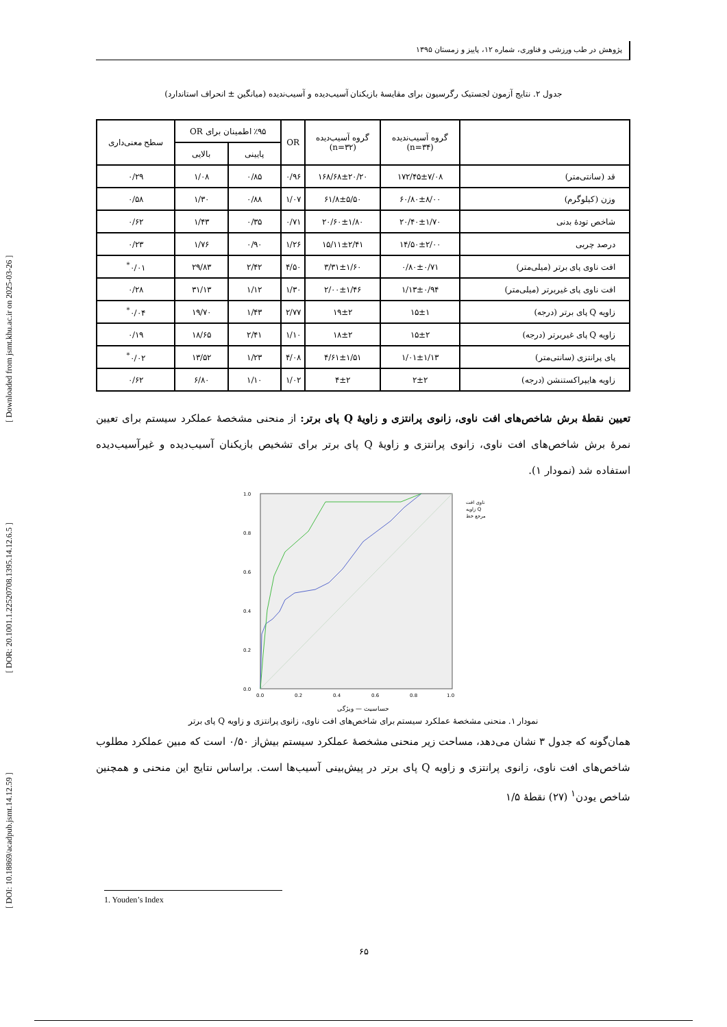[ DOI: 10.18869/acadpub.jsmt.14.12.59 ] [ DOR: 20.1001.1.22520708.1395.14.12.6.5 ] [ Downloaded from jsmt.khu.ac.ir on 2025-03-26 ]
پژوهش در طب ورزشی و فناوری، شماره ۱۲، پاییز و زمستان ۱۳۹۵
جدول ۲. نتایج آزمون لجستیک رگرسیون برای مقایسهٔ بازیکنان آسیب‌دیده و آسیب‌ندیده (میانگین ± انحراف استاندارد)
| | گروه آسیب‌ندیده (n=۳۴) | گروه آسیب‌دیده (n=۳۲) | OR | ٪۹۵ اطمینان برای OR | | سطح معنی‌داری |
| --- | --- | --- | --- | --- | --- | --- |
| | | | | پایینی | بالایی | |
| قد (سانتی‌متر) | ۱۷۲/۴۵±۷/۰۸ | ۱۶۸/۶۸±۲۰/۲۰ | ۰/۹۶ | ۰/۸۵ | ۱/۰۸ | ۰/۲۹ |
| وزن (کیلوگرم) | ۶۰/۸۰±۸/۰۰ | ۶۱/۸±۵/۵۰ | ۱/۰۷ | ۰/۸۸ | ۱/۳۰ | ۰/۵۸ |
| شاخص تودهٔ بدنی | ۲۰/۴۰±۱/۷۰ | ۲۰/۶۰±۱/۸۰ | ۰/۷۱ | ۰/۳۵ | ۱/۴۳ | ۰/۶۲ |
| درصد چربی | ۱۴/۵۰±۲/۰۰ | ۱۵/۱۱±۲/۴۱ | ۱/۲۶ | ۰/۹۰ | ۱/۷۶ | ۰/۲۳ |
| افت ناوی پای برتر (میلی‌متر) | ۰/۸۰±۰/۷۱ | ۳/۳۱±۱/۶۰ | ۴/۵۰ | ۲/۴۲ | ۲۹/۸۳ | ۰/۰۱<sup>*</sup> |
| افت ناوی پای غیربرتر (میلی‌متر) | ۱/۱۳±۰/۹۴ | ۲/۰۰±۱/۴۶ | ۱/۳۰ | ۱/۱۲ | ۳۱/۱۳ | ۰/۲۸ |
| زاویه Q پای برتر (درجه) | ۱۵±۱ | ۱۹±۲ | ۲/۷۷ | ۱/۴۳ | ۱۹/۷۰ | ۰/۰۴<sup>*</sup> |
| زاویه Q پای غیربرتر (درجه) | ۱۵±۲ | ۱۸±۲ | ۱/۱۰ | ۲/۴۱ | ۱۸/۶۵ | ۰/۱۹ |
| پای پرانتزی (سانتی‌متر) | ۱/۰۱±۱/۱۳ | ۴/۶۱±۱/۵۱ | ۴/۰۸ | ۱/۲۳ | ۱۳/۵۲ | ۰/۰۲<sup>*</sup> |
| زاویه هایپراکستنشن (درجه) | ۲±۲ | ۴±۲ | ۱/۰۲ | ۱/۱۰ | ۶/۸۰ | ۰/۶۲ |
تعیین نقطهٔ برش شاخص‌های افت ناوی، زانوی پرانتزی و زاویهٔ Q پای برتر: از منحنی مشخصهٔ عملکرد سیستم برای تعیین نمرهٔ برش شاخص‌های افت ناوی، زانوی پرانتزی و زاویهٔ Q پای برتر برای تشخیص بازیکنان آسیب‌دیده و غیرآسیب‌دیده استفاده شد (نمودار ۱).
1.0
0.8
0.6
0.4
0.2
0.0
0.0
0.2
0.4
0.6
0.8
1.0
ناوی افت
زاویه Q
مرجع خط
حساسیت — ویژگی
نمودار ۱. منحنی مشخصهٔ عملکرد سیستم برای شاخص‌های افت ناوی، زانوی پرانتزی و زاویه Q پای برتر
همان‌گونه که جدول ۳ نشان می‌دهد، مساحت زیر منحنی مشخصهٔ عملکرد سیستم بیش‌از ۰/۵۰ است که مبین عملکرد مطلوب شاخص‌های افت ناوی، زانوی پرانتزی و زاویه Q پای برتر در پیش‌بینی آسیب‌ها است. براساس نتایج این منحنی و همچنین شاخص یودن<sup>۱</sup> (۲۷) نقطهٔ ۱/۵
1. Youden’s Index
۶۵